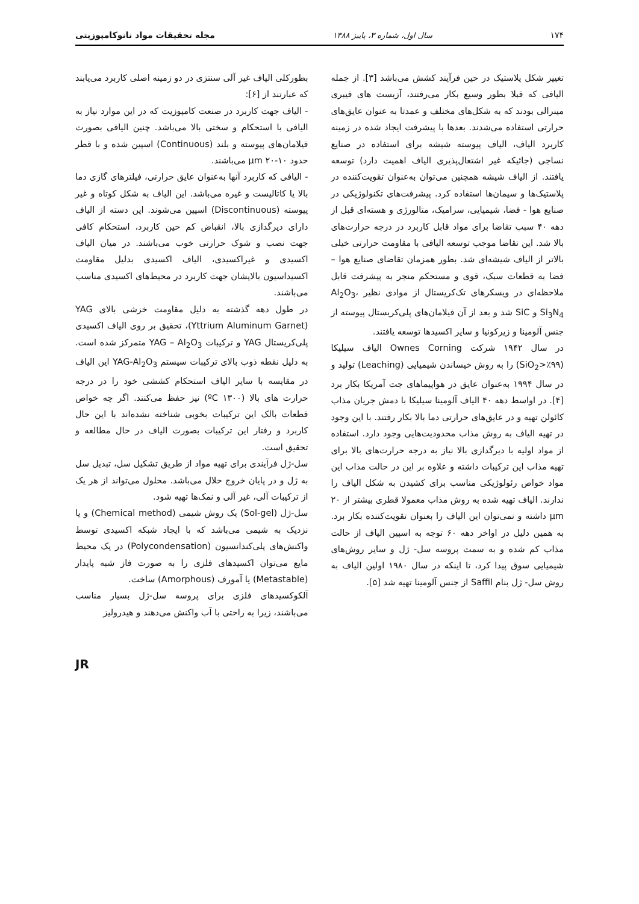۱۷۴ سال اول، شماره ۳، پاییز ۱۳۸۸ مجله تحقیقات مواد نانوکامپوزیتی
تغییر شکل پلاستیک در حین فرآیند کشش می‌باشد [۳]. از جمله الیافی که قبلا بطور وسیع بکار می‌رفتند، آزبست های فیبری مینرالی بودند که به شکل‌های مختلف و عمدتا به عنوان عایق‌های حرارتی استفاده می‌شدند. بعدها با پیشرفت ایجاد شده در زمینه کاربرد الیاف، الیاف پیوسته شیشه برای استفاده در صنایع نساجی (جائیکه غیر اشتعال‌پذیری الیاف اهمیت دارد) توسعه یافتند. از الیاف شیشه همچنین می‌توان به‌عنوان تقویت‌کننده در پلاستیک‌ها و سیمان‌ها استفاده کرد. پیشرفت‌های تکنولوژیکی در صنایع هوا - فضا، شیمیایی، سرامیک، متالورژی و هسته‌ای قبل از دهه ۴۰ سبب تقاضا برای مواد قابل کاربرد در درجه حرارت‌های بالا شد. این تقاضا موجب توسعه الیافی با مقاومت حرارتی خیلی بالاتر از الیاف شیشه‌ای شد. بطور همزمان تقاضای صنایع هوا – فضا به قطعات سبک، قوی و مستحکم منجر به پیشرفت قابل ملاحظه‌ای در ویسکرهای تک‌کریستال از موادی نظیر Al<sub>2</sub>O<sub>3</sub>، Si<sub>3</sub>N<sub>4</sub> و SiC شد و بعد از آن فیلامان‌های پلی‌کریستال پیوسته از جنس آلومینا و زیرکونیا و سایر اکسیدها توسعه یافتند.
در سال ۱۹۴۲ شرکت Ownes Corning الیاف سیلیکا (SiO<sub>2</sub>>٪۹۹) را به روش خیساندن شیمیایی (Leaching) تولید و در سال ۱۹۹۴ به‌عنوان عایق در هواپیماهای جت آمریکا بکار برد [۴]. در اواسط دهه ۴۰ الیاف آلومینا سیلیکا با دمش جریان مذاب کائولن تهیه و در عایق‌های حرارتی دما بالا بکار رفتند. با این وجود در تهیه الیاف به روش مذاب محدودیت‌هایی وجود دارد. استفاده از مواد اولیه با دیرگدازی بالا نیاز به درجه حرارت‌های بالا برای تهیه مذاب این ترکیبات داشته و علاوه بر این در حالت مذاب این مواد خواص رئولوژیکی مناسب برای کشیدن به شکل الیاف را ندارند. الیاف تهیه شده به روش مذاب معمولا قطری بیشتر از ۲۰ µm داشته و نمی‌توان این الیاف را بعنوان تقویت‌کننده بکار برد. به همین دلیل در اواخر دهه ۶۰ توجه به اسپین الیاف از حالت مذاب کم شده و به سمت پروسه سل- ژل و سایر روش‌های شیمیایی سوق پیدا کرد، تا اینکه در سال ۱۹۸۰ اولین الیاف به روش سل- ژل بنام Saffil از جنس آلومینا تهیه شد [۵].
بطورکلی الیاف غیر آلی سنتزی در دو زمینه اصلی کاربرد می‌یابند که عبارتند از [۶]:
- الیاف جهت کاربرد در صنعت کامپوزیت که در این موارد نیاز به الیافی با استحکام و سختی بالا می‌باشد. چنین الیافی بصورت فیلامان‌های پیوسته و بلند (Continuous) اسپین شده و با قطر حدود µm ۲۰-۱۰ می‌باشند.
- الیافی که کاربرد آنها به‌عنوان عایق حرارتی، فیلترهای گازی دما بالا یا کاتالیست و غیره می‌باشد. این الیاف به شکل کوتاه و غیر پیوسته (Discontinuous) اسپین می‌شوند. این دسته از الیاف دارای دیرگدازی بالا، انقباض کم حین کاربرد، استحکام کافی جهت نصب و شوک حرارتی خوب می‌باشند. در میان الیاف اکسیدی و غیراکسیدی، الیاف اکسیدی بدلیل مقاومت اکسیداسیون بالایشان جهت کاربرد در محیط‌های اکسیدی مناسب می‌باشند.
در طول دهه گذشته به دلیل مقاومت خزشی بالای YAG (Yttrium Aluminum Garnet)، تحقیق بر روی الیاف اکسیدی پلی‌کریستال YAG و ترکیبات YAG – Al<sub>2</sub>O<sub>3</sub> متمرکز شده است. به دلیل نقطه ذوب بالای ترکیبات سیستم YAG-Al<sub>2</sub>O<sub>3</sub> این الیاف در مقایسه با سایر الیاف استحکام کششی خود را در درجه حرارت های بالا (۱۳۰۰ ºC) نیز حفظ می‌کنند. اگر چه خواص قطعات بالک این ترکیبات بخوبی شناخته نشده‌اند با این حال کاربرد و رفتار این ترکیبات بصورت الیاف در حال مطالعه و تحقیق است.
سل-ژل فرآیندی برای تهیه مواد از طریق تشکیل سل، تبدیل سل به ژل و در پایان خروج حلال می‌باشد. محلول می‌تواند از هر یک از ترکیبات آلی، غیر آلی و نمک‌ها تهیه شود.
سل-ژل (Sol-gel) یک روش شیمی (Chemical method) و یا نزدیک به شیمی می‌باشد که با ایجاد شبکه اکسیدی توسط واکنش‌های پلی‌کندانسیون (Polycondensation) در یک محیط مایع می‌توان اکسیدهای فلزی را به صورت فاز شبه پایدار (Metastable) یا آمورف (Amorphous) ساخت.
آلکوکسیدهای فلزی برای پروسه سل-ژل بسیار مناسب می‌باشند، زیرا به راحتی با آب واکنش می‌دهند و هیدرولیز
JR